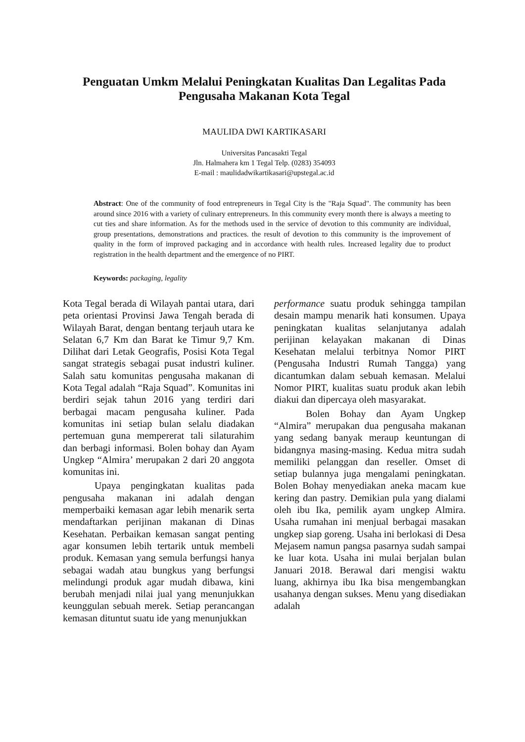Penguatan Umkm Melalui Peningkatan Kualitas Dan Legalitas Pada
Pengusaha Makanan Kota Tegal
MAULIDA DWI KARTIKASARI
Universitas Pancasakti Tegal
Jln. Halmahera km 1 Tegal Telp. (0283) 354093
E-mail : maulidadwikartikasari@upstegal.ac.id
Abstract: One of the community of food entrepreneurs in Tegal City is the "Raja Squad". The community has been around since 2016 with a variety of culinary entrepreneurs. In this community every month there is always a meeting to cut ties and share information. As for the methods used in the service of devotion to this community are individual, group presentations, demonstrations and practices. the result of devotion to this community is the improvement of quality in the form of improved packaging and in accordance with health rules. Increased legality due to product registration in the health department and the emergence of no PIRT.
Keywords: packaging, legality
Kota Tegal berada di Wilayah pantai utara, dari peta orientasi Provinsi Jawa Tengah berada di Wilayah Barat, dengan bentang terjauh utara ke Selatan 6,7 Km dan Barat ke Timur 9,7 Km. Dilihat dari Letak Geografis, Posisi Kota Tegal sangat strategis sebagai pusat industri kuliner. Salah satu komunitas pengusaha makanan di Kota Tegal adalah “Raja Squad”. Komunitas ini berdiri sejak tahun 2016 yang terdiri dari berbagai macam pengusaha kuliner. Pada komunitas ini setiap bulan selalu diadakan pertemuan guna mempererat tali silaturahim dan berbagi informasi. Bolen bohay dan Ayam Ungkep “Almira’ merupakan 2 dari 20 anggota komunitas ini.
Upaya pengingkatan kualitas pada pengusaha makanan ini adalah dengan memperbaiki kemasan agar lebih menarik serta mendaftarkan perijinan makanan di Dinas Kesehatan. Perbaikan kemasan sangat penting agar konsumen lebih tertarik untuk membeli produk. Kemasan yang semula berfungsi hanya sebagai wadah atau bungkus yang berfungsi melindungi produk agar mudah dibawa, kini berubah menjadi nilai jual yang menunjukkan keunggulan sebuah merek. Setiap perancangan kemasan dituntut suatu ide yang menunjukkan
performance suatu produk sehingga tampilan desain mampu menarik hati konsumen. Upaya peningkatan kualitas selanjutanya adalah perijinan kelayakan makanan di Dinas Kesehatan melalui terbitnya Nomor PIRT (Pengusaha Industri Rumah Tangga) yang dicantumkan dalam sebuah kemasan. Melalui Nomor PIRT, kualitas suatu produk akan lebih diakui dan dipercaya oleh masyarakat.
Bolen Bohay dan Ayam Ungkep “Almira” merupakan dua pengusaha makanan yang sedang banyak meraup keuntungan di bidangnya masing-masing. Kedua mitra sudah memiliki pelanggan dan reseller. Omset di setiap bulannya juga mengalami peningkatan. Bolen Bohay menyediakan aneka macam kue kering dan pastry. Demikian pula yang dialami oleh ibu Ika, pemilik ayam ungkep Almira. Usaha rumahan ini menjual berbagai masakan ungkep siap goreng. Usaha ini berlokasi di Desa Mejasem namun pangsa pasarnya sudah sampai ke luar kota. Usaha ini mulai berjalan bulan Januari 2018. Berawal dari mengisi waktu luang, akhirnya ibu Ika bisa mengembangkan usahanya dengan sukses. Menu yang disediakan adalah